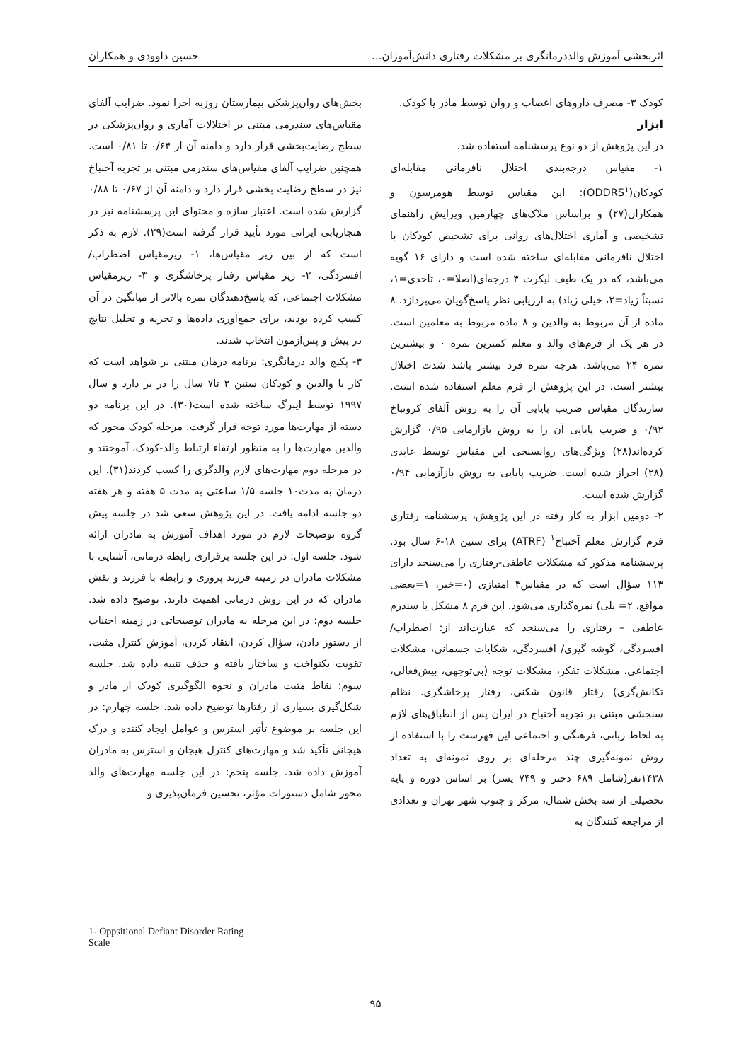اثربخشی آموزش والددرمانگری بر مشکلات رفتاری دانش‌آموزان... حسین داوودی و همکاران
کودک ۳- مصرف داروهای اعصاب و روان توسط مادر یا کودک.
ابزار
در این پژوهش از دو نوع پرسشنامه استفاده شد.
۱- مقیاس درجه‌بندی اختلال نافرمانی مقابله‌ای کودکان(ODDRS<sup>۱</sup>): این مقیاس توسط هومرسون و همکاران(۲۷) و براساس ملاک‌های چهارمین ویرایش راهنمای تشخیصی و آماری اختلال‌های روانی برای تشخیص کودکان با اختلال نافرمانی مقابله‌ای ساخته شده است و دارای ۱۶ گویه می‌باشد، که در یک طیف لیکرت ۴ درجه‌ای(اصلا=۰، تاحدی=۱، نسبتاً زیاد=۲، خیلی زیاد) به ارزیابی نظر پاسخ‌گویان می‌پردازد. ۸ ماده از آن مربوط به والدین و ۸ ماده مربوط به معلمین است. در هر یک از فرم‌های والد و معلم کمترین نمره ۰ و بیشترین نمره ۲۴ می‌باشد. هرچه نمره فرد بیشتر باشد شدت اختلال بیشتر است. در این پژوهش از فرم معلم استفاده شده است. سازندگان مقیاس ضریب پایایی آن را به روش آلفای کرونباخ ۰/۹۲ و ضریب پایایی آن را به روش بازآزمایی ۰/۹۵ گزارش کرده‌اند(۲۸) ویژگی‌های روانسنجی این مقیاس توسط عابدی (۲۸) احراز شده است. ضریب پایایی به روش بازآزمایی ۰/۹۴ گزارش شده است.
۲- دومین ابزار به کار رفته در این پژوهش، پرسشنامه رفتاری فرم گزارش معلم آخنباخ<sup>۱</sup> (ATRF) برای سنین ۱۸-۶ سال بود. پرسشنامه مذکور که مشکلات عاطفی-رفتاری را می‌سنجد دارای ۱۱۳ سؤال است که در مقیاس۳ امتیازی (۰=خیر، ۱=بعضی مواقع، ۲= بلی) نمره‌گذاری می‌شود. این فرم ۸ مشکل یا سندرم عاطفی – رفتاری را می‌سنجد که عبارت‌اند از: اضطراب/ افسردگی، گوشه گیری/ افسردگی، شکایات جسمانی، مشکلات اجتماعی، مشکلات تفکر، مشکلات توجه (بی‌توجهی، بیش‌فعالی، تکانش‌گری) رفتار قانون شکنی، رفتار پرخاشگری. نظام سنجشی مبتنی بر تجربه آخنباخ در ایران پس از انطباق‌های لازم به لحاظ زبانی، فرهنگی و اجتماعی این فهرست را با استفاده از روش نمونه‌گیری چند مرحله‌ای بر روی نمونه‌ای به تعداد ۱۴۳۸نفر(شامل ۶۸۹ دختر و ۷۴۹ پسر) بر اساس دوره و پایه تحصیلی از سه بخش شمال، مرکز و جنوب شهر تهران و تعدادی از مراجعه کنندگان به
بخش‌های روان‌پزشکی بیمارستان روزبه اجرا نمود. ضرایب آلفای مقیاس‌های سندرمی مبتنی بر اختلالات آماری و روان‌پزشکی در سطح رضایت‌بخشی قرار دارد و دامنه آن از ۰/۶۴ تا ۰/۸۱ است. همچنین ضرایب آلفای مقیاس‌های سندرمی مبتنی بر تجربه آخنباخ نیز در سطح رضایت بخشی قرار دارد و دامنه آن از ۰/۶۷ تا ۰/۸۸ گزارش شده است. اعتبار سازه و محتوای این پرسشنامه نیز در هنجاریابی ایرانی مورد تأیید قرار گرفته است(۲۹). لازم به ذکر است که از بین زیر مقیاس‌ها، ۱- زیرمقیاس اضطراب/ افسردگی، ۲- زیر مقیاس رفتار پرخاشگری و ۳- زیرمقیاس مشکلات اجتماعی، که پاسخ‌دهندگان نمره بالاتر از میانگین در آن کسب کرده بودند، برای جمع‌آوری داده‌ها و تجزیه و تحلیل نتایج در پیش و پس‌آزمون انتخاب شدند.
۳- پکیج والد درمانگری: برنامه درمان مبتنی بر شواهد است که کار با والدین و کودکان سنین ۲ تا۷ سال را در بر دارد و سال ۱۹۹۷ توسط ایبرگ ساخته شده است(۳۰). در این برنامه دو دسته از مهارت‌ها مورد توجه قرار گرفت. مرحله کودک محور که والدین مهارت‌ها را به منظور ارتقاء ارتباط والد-کودک، آموختند و در مرحله دوم مهارت‌های لازم والدگری را کسب کردند(۳۱). این درمان به مدت۱۰ جلسه ۱/۵ ساعتی به مدت ۵ هفته و هر هفته دو جلسه ادامه یافت. در این پژوهش سعی شد در جلسه پیش گروه توضیحات لازم در مورد اهداف آموزش به مادران ارائه شود. جلسه اول: در این جلسه برقراری رابطه درمانی، آشنایی با مشکلات مادران در زمینه فرزند پروری و رابطه با فرزند و نقش مادران که در این روش درمانی اهمیت دارند، توضیح داده شد. جلسه دوم: در این مرحله به مادران توضیحاتی در زمینه اجتناب از دستور دادن، سؤال کردن، انتقاد کردن، آموزش کنترل مثبت، تقویت یکنواخت و ساختار یافته و حذف تنبیه داده شد. جلسه سوم: نقاط مثبت مادران و نحوه الگوگیری کودک از مادر و شکل‌گیری بسیاری از رفتارها توضیح داده شد. جلسه چهارم: در این جلسه بر موضوع تأثیر استرس و عوامل ایجاد کننده و درک هیجانی تأکید شد و مهارت‌های کنترل هیجان و استرس به مادران آموزش داده شد. جلسه پنجم: در این جلسه مهارت‌های والد محور شامل دستورات مؤثر، تحسین فرمان‌پذیری و
1- Oppsitional Defiant Disorder Rating Scale
۹۵